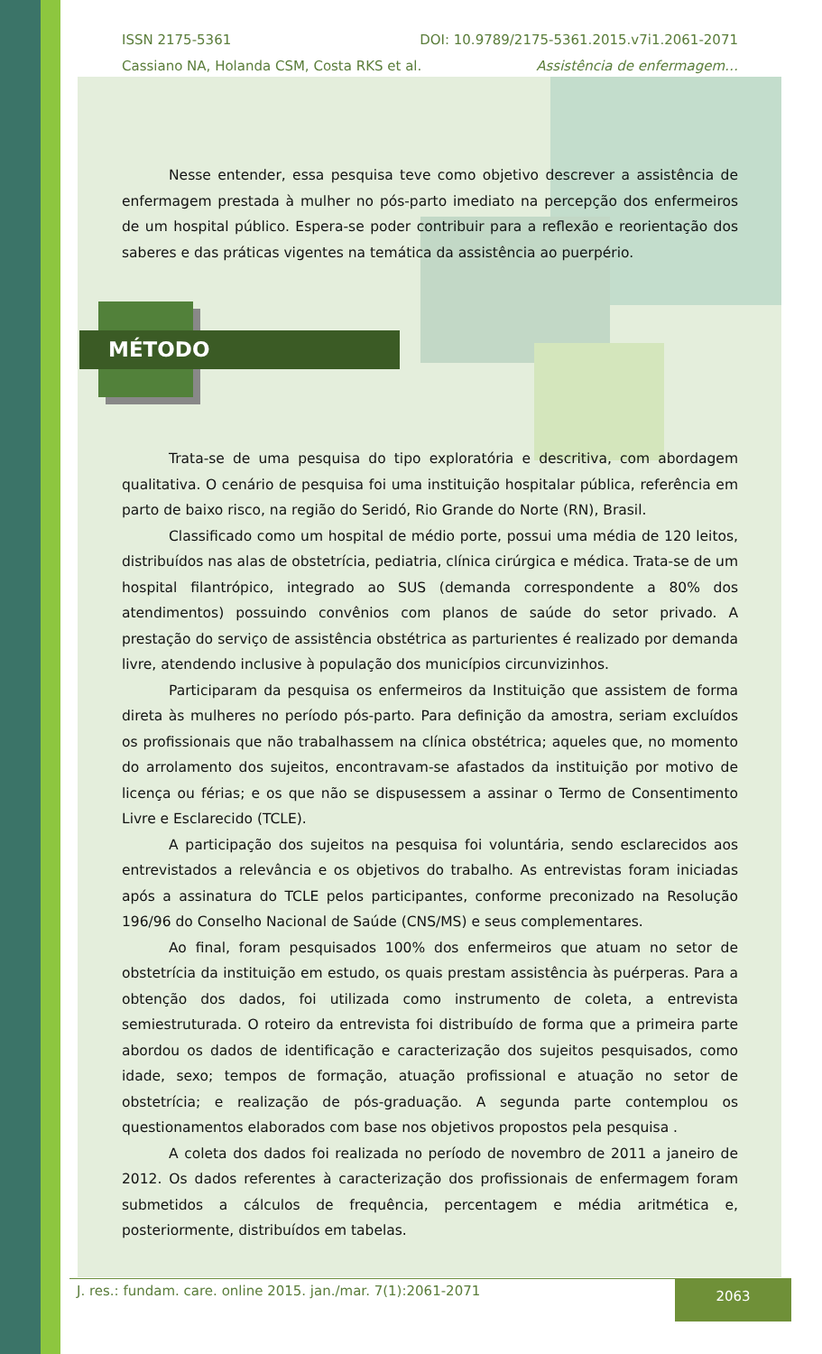ISSN 2175-5361 DOI: 10.9789/2175-5361.2015.v7i1.2061-2071
Cassiano NA, Holanda CSM, Costa RKS et al. Assistência de enfermagem…
Nesse entender, essa pesquisa teve como objetivo descrever a assistência de enfermagem prestada à mulher no pós-parto imediato na percepção dos enfermeiros de um hospital público. Espera-se poder contribuir para a reflexão e reorientação dos saberes e das práticas vigentes na temática da assistência ao puerpério.
MÉTODO
Trata-se de uma pesquisa do tipo exploratória e descritiva, com abordagem qualitativa. O cenário de pesquisa foi uma instituição hospitalar pública, referência em parto de baixo risco, na região do Seridó, Rio Grande do Norte (RN), Brasil.
Classificado como um hospital de médio porte, possui uma média de 120 leitos, distribuídos nas alas de obstetrícia, pediatria, clínica cirúrgica e médica. Trata-se de um hospital filantrópico, integrado ao SUS (demanda correspondente a 80% dos atendimentos) possuindo convênios com planos de saúde do setor privado. A prestação do serviço de assistência obstétrica as parturientes é realizado por demanda livre, atendendo inclusive à população dos municípios circunvizinhos.
Participaram da pesquisa os enfermeiros da Instituição que assistem de forma direta às mulheres no período pós-parto. Para definição da amostra, seriam excluídos os profissionais que não trabalhassem na clínica obstétrica; aqueles que, no momento do arrolamento dos sujeitos, encontravam-se afastados da instituição por motivo de licença ou férias; e os que não se dispusessem a assinar o Termo de Consentimento Livre e Esclarecido (TCLE).
A participação dos sujeitos na pesquisa foi voluntária, sendo esclarecidos aos entrevistados a relevância e os objetivos do trabalho. As entrevistas foram iniciadas após a assinatura do TCLE pelos participantes, conforme preconizado na Resolução 196/96 do Conselho Nacional de Saúde (CNS/MS) e seus complementares.
Ao final, foram pesquisados 100% dos enfermeiros que atuam no setor de obstetrícia da instituição em estudo, os quais prestam assistência às puérperas. Para a obtenção dos dados, foi utilizada como instrumento de coleta, a entrevista semiestruturada. O roteiro da entrevista foi distribuído de forma que a primeira parte abordou os dados de identificação e caracterização dos sujeitos pesquisados, como idade, sexo; tempos de formação, atuação profissional e atuação no setor de obstetrícia; e realização de pós-graduação. A segunda parte contemplou os questionamentos elaborados com base nos objetivos propostos pela pesquisa .
A coleta dos dados foi realizada no período de novembro de 2011 a janeiro de 2012. Os dados referentes à caracterização dos profissionais de enfermagem foram submetidos a cálculos de frequência, percentagem e média aritmética e, posteriormente, distribuídos em tabelas.
J. res.: fundam. care. online 2015. jan./mar. 7(1):2061-2071 2063